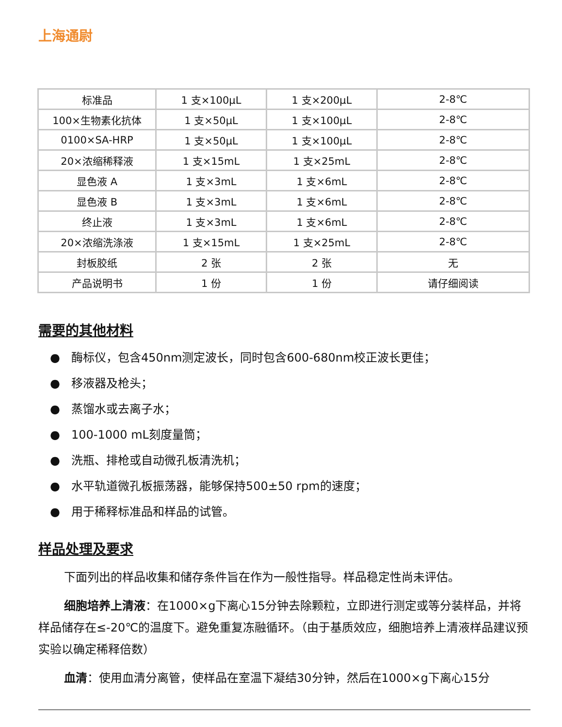上海通尉
| 标准品 | 1 支×100μL | 1 支×200μL | 2-8℃ |
| 100×生物素化抗体 | 1 支×50μL | 1 支×100μL | 2-8℃ |
| 0100×SA-HRP | 1 支×50μL | 1 支×100μL | 2-8℃ |
| 20×浓缩稀释液 | 1 支×15mL | 1 支×25mL | 2-8℃ |
| 显色液 A | 1 支×3mL | 1 支×6mL | 2-8℃ |
| 显色液 B | 1 支×3mL | 1 支×6mL | 2-8℃ |
| 终止液 | 1 支×3mL | 1 支×6mL | 2-8℃ |
| 20×浓缩洗涤液 | 1 支×15mL | 1 支×25mL | 2-8℃ |
| 封板胶纸 | 2 张 | 2 张 | 无 |
| 产品说明书 | 1 份 | 1 份 | 请仔细阅读 |
需要的其他材料
● 酶标仪，包含450nm测定波长，同时包含600-680nm校正波长更佳；
● 移液器及枪头；
● 蒸馏水或去离子水；
● 100-1000 mL刻度量筒；
● 洗瓶、排枪或自动微孔板清洗机；
● 水平轨道微孔板振荡器，能够保持500±50 rpm的速度；
● 用于稀释标准品和样品的试管。
样品处理及要求
下面列出的样品收集和储存条件旨在作为一般性指导。样品稳定性尚未评估。
细胞培养上清液：在1000×g下离心15分钟去除颗粒，立即进行测定或等分装样品，并将样品储存在≤-20℃的温度下。避免重复冻融循环。（由于基质效应，细胞培养上清液样品建议预实验以确定稀释倍数）
血清：使用血清分离管，使样品在室温下凝结30分钟，然后在1000×g下离心15分